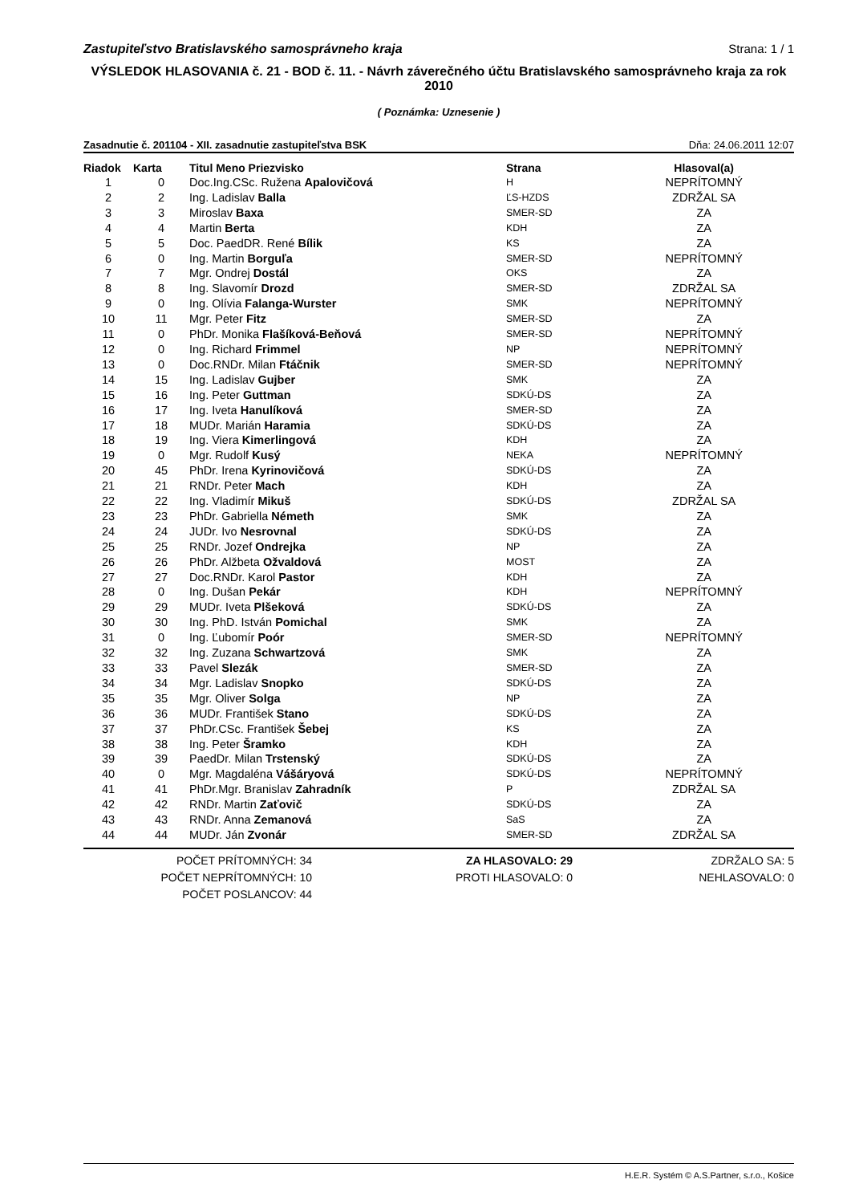Zastupiteľstvo Bratislavského samosprávneho kraja Strana: 1 / 1
VÝSLEDOK HLASOVANIA č. 21 - BOD č. 11. - Návrh záverečného účtu Bratislavského samosprávneho kraja za rok 2010
( Poznámka: Uznesenie )
Zasadnutie č. 201104 - XII. zasadnutie zastupiteľstva BSK Dňa: 24.06.2011 12:07
| Riadok | Karta | Titul Meno Priezvisko | Strana | Hlasoval(a) |
| --- | --- | --- | --- | --- |
| 1 | 0 | Doc.Ing.CSc. Ružena Apalovičová | H | NEPRÍTOMNÝ |
| 2 | 2 | Ing. Ladislav Balla | ĽS-HZDS | ZDRŽAL SA |
| 3 | 3 | Miroslav Baxa | SMER-SD | ZA |
| 4 | 4 | Martin Berta | KDH | ZA |
| 5 | 5 | Doc. PaedDR. René Bílik | KS | ZA |
| 6 | 0 | Ing. Martin Borguľa | SMER-SD | NEPRÍTOMNÝ |
| 7 | 7 | Mgr. Ondrej Dostál | OKS | ZA |
| 8 | 8 | Ing. Slavomír Drozd | SMER-SD | ZDRŽAL SA |
| 9 | 0 | Ing. Olívia Falanga-Wurster | SMK | NEPRÍTOMNÝ |
| 10 | 11 | Mgr. Peter Fitz | SMER-SD | ZA |
| 11 | 0 | PhDr. Monika Flašíková-Beňová | SMER-SD | NEPRÍTOMNÝ |
| 12 | 0 | Ing. Richard Frimmel | NP | NEPRÍTOMNÝ |
| 13 | 0 | Doc.RNDr. Milan Ftáčnik | SMER-SD | NEPRÍTOMNÝ |
| 14 | 15 | Ing. Ladislav Gujber | SMK | ZA |
| 15 | 16 | Ing. Peter Guttman | SDKÚ-DS | ZA |
| 16 | 17 | Ing. Iveta Hanulíková | SMER-SD | ZA |
| 17 | 18 | MUDr. Marián Haramia | SDKÚ-DS | ZA |
| 18 | 19 | Ing. Viera Kimerlingová | KDH | ZA |
| 19 | 0 | Mgr. Rudolf Kusý | NEKA | NEPRÍTOMNÝ |
| 20 | 45 | PhDr. Irena Kyrinovičová | SDKÚ-DS | ZA |
| 21 | 21 | RNDr. Peter Mach | KDH | ZA |
| 22 | 22 | Ing. Vladimír Mikuš | SDKÚ-DS | ZDRŽAL SA |
| 23 | 23 | PhDr. Gabriella Németh | SMK | ZA |
| 24 | 24 | JUDr. Ivo Nesrovnal | SDKÚ-DS | ZA |
| 25 | 25 | RNDr. Jozef Ondrejka | NP | ZA |
| 26 | 26 | PhDr. Alžbeta Ožvaldová | MOST | ZA |
| 27 | 27 | Doc.RNDr. Karol Pastor | KDH | ZA |
| 28 | 0 | Ing. Dušan Pekár | KDH | NEPRÍTOMNÝ |
| 29 | 29 | MUDr. Iveta Plšeková | SDKÚ-DS | ZA |
| 30 | 30 | Ing. PhD. István Pomichal | SMK | ZA |
| 31 | 0 | Ing. Ľubomír Poór | SMER-SD | NEPRÍTOMNÝ |
| 32 | 32 | Ing. Zuzana Schwartzová | SMK | ZA |
| 33 | 33 | Pavel Slezák | SMER-SD | ZA |
| 34 | 34 | Mgr. Ladislav Snopko | SDKÚ-DS | ZA |
| 35 | 35 | Mgr. Oliver Solga | NP | ZA |
| 36 | 36 | MUDr. František Stano | SDKÚ-DS | ZA |
| 37 | 37 | PhDr.CSc. František Šebej | KS | ZA |
| 38 | 38 | Ing. Peter Šramko | KDH | ZA |
| 39 | 39 | PaedDr. Milan Trstenský | SDKÚ-DS | ZA |
| 40 | 0 | Mgr. Magdaléna Vášáryová | SDKÚ-DS | NEPRÍTOMNÝ |
| 41 | 41 | PhDr.Mgr. Branislav Zahradník | P | ZDRŽAL SA |
| 42 | 42 | RNDr. Martin Zaťovič | SDKÚ-DS | ZA |
| 43 | 43 | RNDr. Anna Zemanová | SaS | ZA |
| 44 | 44 | MUDr. Ján Zvonár | SMER-SD | ZDRŽAL SA |
POČET PRÍTOMNÝCH: 34
POČET NEPRÍTOMNÝCH: 10
POČET POSLANCOV: 44
ZA HLASOVALO: 29
PROTI HLASOVALO: 0
ZDRŽALO SA: 5
NEHLASOVALO: 0
H.E.R. Systém © A.S.Partner, s.r.o., Košice